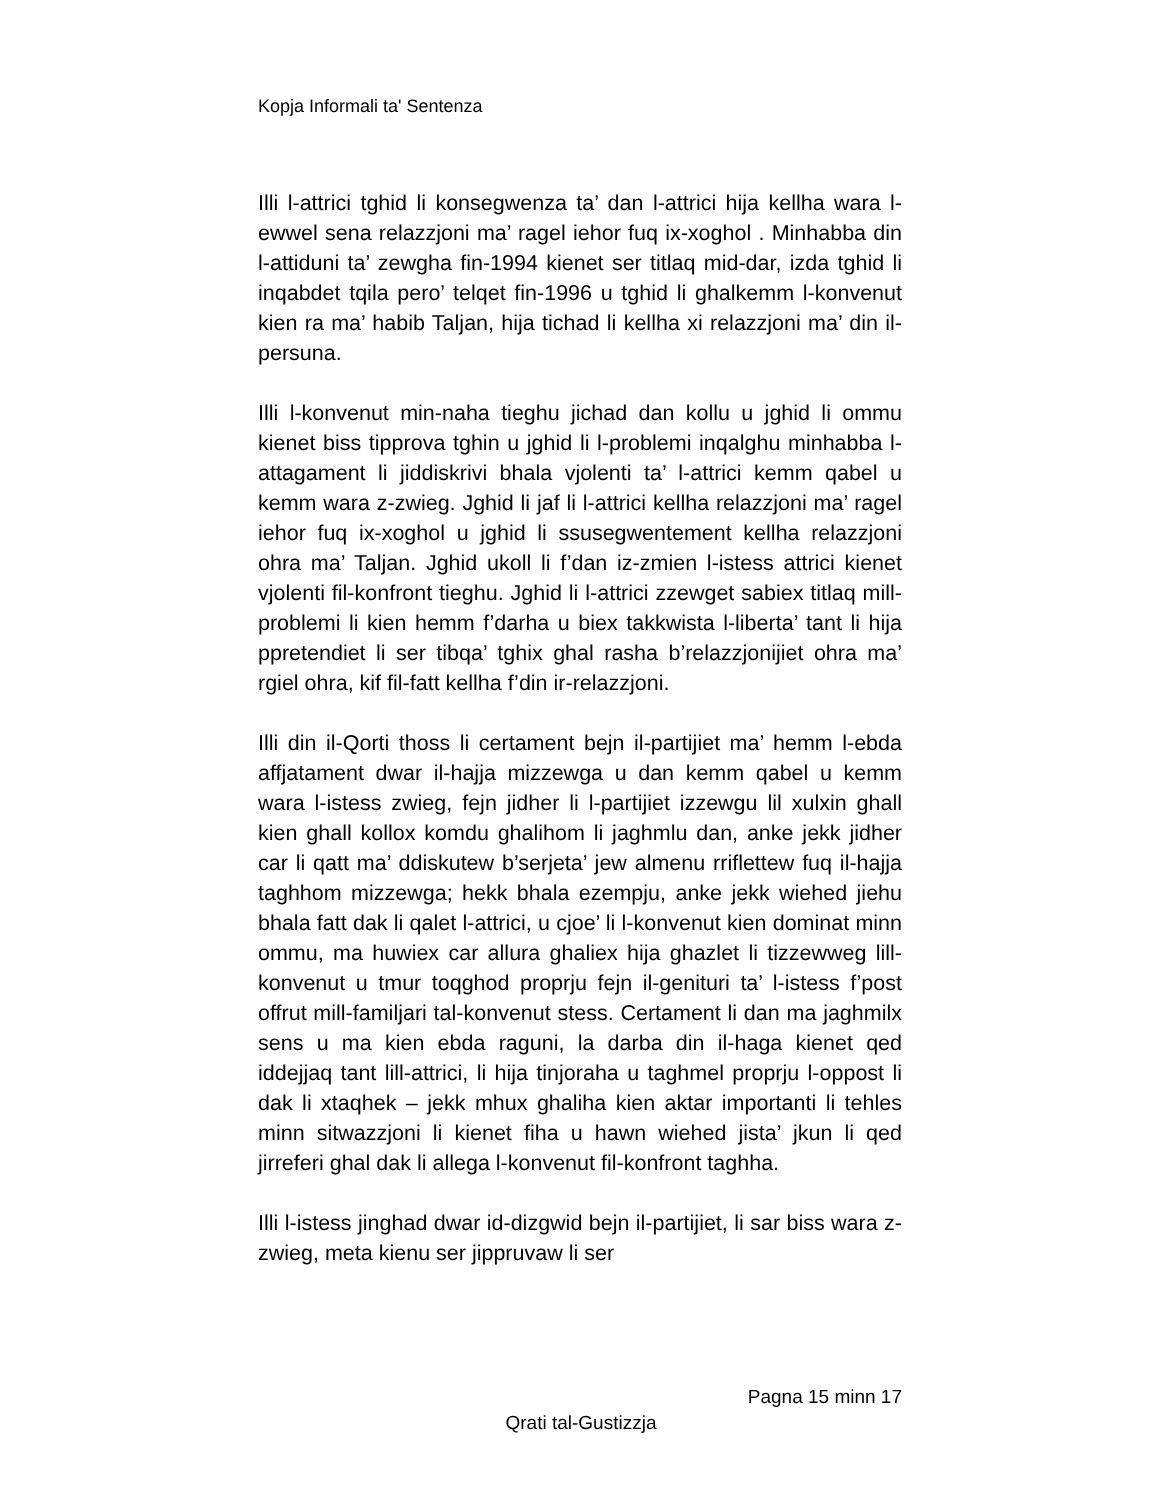Kopja Informali ta' Sentenza
Illi l-attrici tghid li konsegwenza ta’ dan l-attrici hija kellha wara l-ewwel sena relazzjoni ma’ ragel iehor fuq ix-xoghol . Minhabba din l-attiduni ta’ zewgha fin-1994 kienet ser titlaq mid-dar, izda tghid li inqabdet tqila pero’ telqet fin-1996 u tghid li ghalkemm l-konvenut kien ra ma’ habib Taljan, hija tichad li kellha xi relazzjoni ma’ din il-persuna.
Illi l-konvenut min-naha tieghu jichad dan kollu u jghid li ommu kienet biss tipprova tghin u jghid li l-problemi inqalghu minhabba l-attagament li jiddiskrivi bhala vjolenti ta’ l-attrici kemm qabel u kemm wara z-zwieg. Jghid li jaf li l-attrici kellha relazzjoni ma’ ragel iehor fuq ix-xoghol u jghid li ssusegwentement kellha relazzjoni ohra ma’ Taljan. Jghid ukoll li f’dan iz-zmien l-istess attrici kienet vjolenti fil-konfront tieghu. Jghid li l-attrici zzewget sabiex titlaq mill-problemi li kien hemm f’darha u biex takkwista l-liberta’ tant li hija ppretendiet li ser tibqa’ tghix ghal rasha b’relazzjonijiet ohra ma’ rgiel ohra, kif fil-fatt kellha f’din ir-relazzjoni.
Illi din il-Qorti thoss li certament bejn il-partijiet ma’ hemm l-ebda affjatament dwar il-hajja mizzewga u dan kemm qabel u kemm wara l-istess zwieg, fejn jidher li l-partijiet izzewgu lil xulxin ghall kien ghall kollox komdu ghalihom li jaghmlu dan, anke jekk jidher car li qatt ma’ ddiskutew b’serjeta’ jew almenu rriflettew fuq il-hajja taghhom mizzewga; hekk bhala ezempju, anke jekk wiehed jiehu bhala fatt dak li qalet l-attrici, u cjoe’ li l-konvenut kien dominat minn ommu, ma huwiex car allura ghaliex hija ghazlet li tizzewweg lill-konvenut u tmur toqghod proprju fejn il-genituri ta’ l-istess f’post offrut mill-familjari tal-konvenut stess. Certament li dan ma jaghmilx sens u ma kien ebda raguni, la darba din il-haga kienet qed iddejjaq tant lill-attrici, li hija tinjoraha u taghmel proprju l-oppost li dak li xtaqhek – jekk mhux ghaliha kien aktar importanti li tehles minn sitwazzjoni li kienet fiha u hawn wiehed jista’ jkun li qed jirreferi ghal dak li allega l-konvenut fil-konfront taghha.
Illi l-istess jinghad dwar id-dizgwid bejn il-partijiet, li sar biss wara z-zwieg, meta kienu ser jippruvaw li ser
Pagna 15 minn 17
Qrati tal-Gustizzja